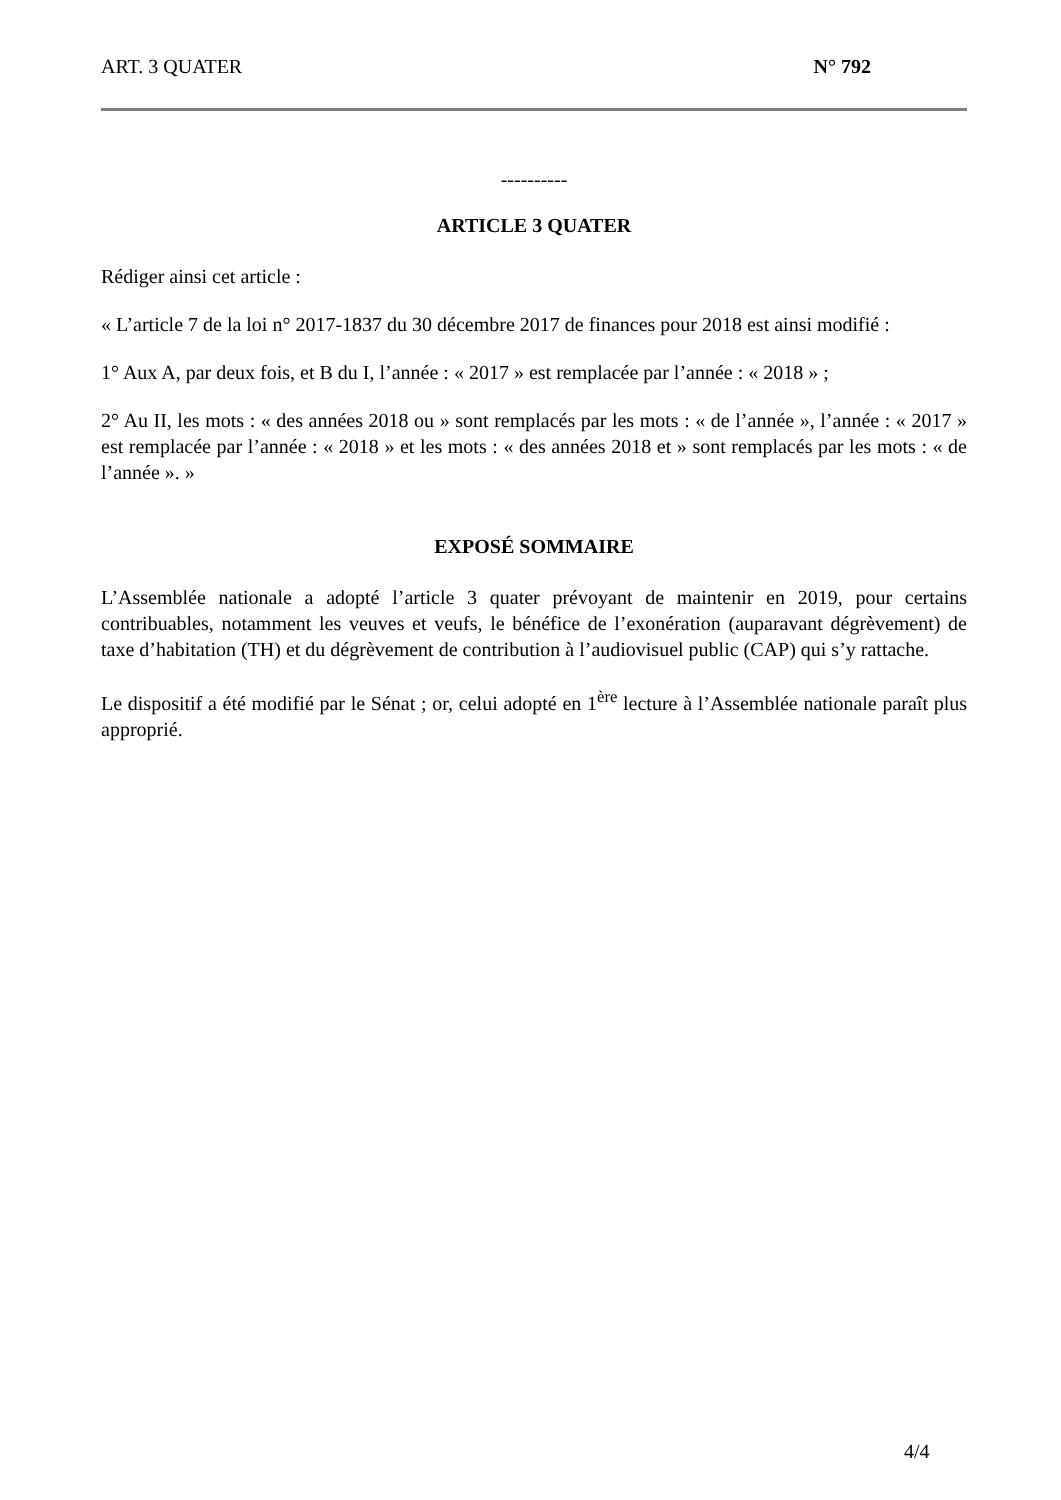ART. 3 QUATER N° 792
----------
ARTICLE 3 QUATER
Rédiger ainsi cet article :
« L’article 7 de la loi n° 2017-1837 du 30 décembre 2017 de finances pour 2018 est ainsi modifié :
1° Aux A, par deux fois, et B du I, l’année : « 2017 » est remplacée par l’année : « 2018 » ;
2° Au II, les mots : « des années 2018 ou » sont remplacés par les mots : « de l’année », l’année : « 2017 » est remplacée par l’année : « 2018 » et les mots : « des années 2018 et » sont remplacés par les mots : « de l’année ». »
EXPOSÉ SOMMAIRE
L’Assemblée nationale a adopté l’article 3 quater prévoyant de maintenir en 2019, pour certains contribuables, notamment les veuves et veufs, le bénéfice de l’exonération (auparavant dégrèvement) de taxe d’habitation (TH) et du dégrèvement de contribution à l’audiovisuel public (CAP) qui s’y rattache.
Le dispositif a été modifié par le Sénat ; or, celui adopté en 1<sup>ère</sup> lecture à l’Assemblée nationale paraît plus approprié.
4/4